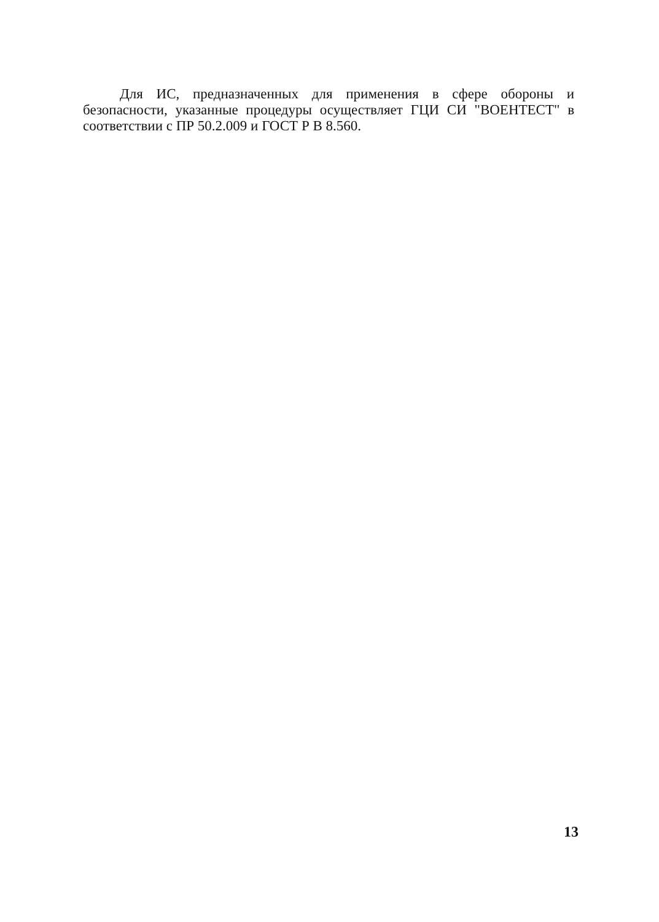Для ИС, предназначенных для применения в сфере обороны и безопасности, указанные процедуры осуществляет ГЦИ СИ "ВОЕНТЕСТ" в соответствии с ПР 50.2.009 и ГОСТ Р В 8.560.
13